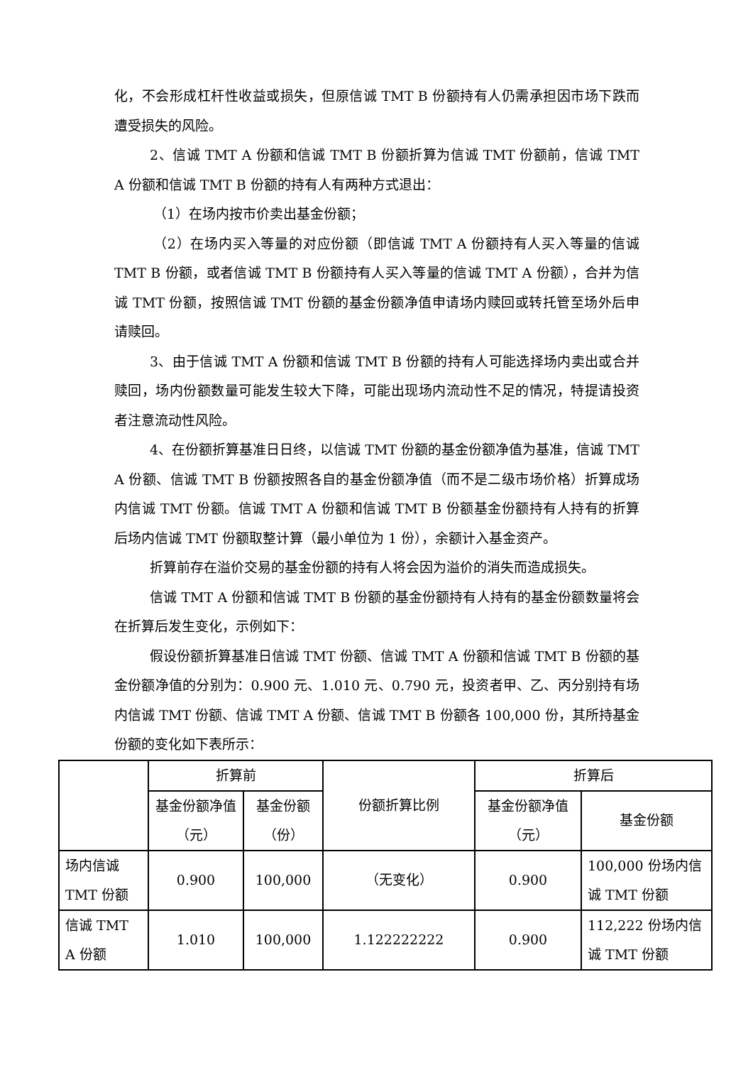化，不会形成杠杆性收益或损失，但原信诚 TMT B 份额持有人仍需承担因市场下跌而遭受损失的风险。
2、信诚 TMT A 份额和信诚 TMT B 份额折算为信诚 TMT 份额前，信诚 TMT A 份额和信诚 TMT B 份额的持有人有两种方式退出：
（1）在场内按市价卖出基金份额；
（2）在场内买入等量的对应份额（即信诚 TMT A 份额持有人买入等量的信诚 TMT B 份额，或者信诚 TMT B 份额持有人买入等量的信诚 TMT A 份额），合并为信诚 TMT 份额，按照信诚 TMT 份额的基金份额净值申请场内赎回或转托管至场外后申请赎回。
3、由于信诚 TMT A 份额和信诚 TMT B 份额的持有人可能选择场内卖出或合并赎回，场内份额数量可能发生较大下降，可能出现场内流动性不足的情况，特提请投资者注意流动性风险。
4、在份额折算基准日日终，以信诚 TMT 份额的基金份额净值为基准，信诚 TMT A 份额、信诚 TMT B 份额按照各自的基金份额净值（而不是二级市场价格）折算成场内信诚 TMT 份额。信诚 TMT A 份额和信诚 TMT B 份额基金份额持有人持有的折算后场内信诚 TMT 份额取整计算（最小单位为 1 份），余额计入基金资产。
折算前存在溢价交易的基金份额的持有人将会因为溢价的消失而造成损失。
信诚 TMT A 份额和信诚 TMT B 份额的基金份额持有人持有的基金份额数量将会在折算后发生变化，示例如下：
假设份额折算基准日信诚 TMT 份额、信诚 TMT A 份额和信诚 TMT B 份额的基金份额净值的分别为：0.900 元、1.010 元、0.790 元，投资者甲、乙、丙分别持有场内信诚 TMT 份额、信诚 TMT A 份额、信诚 TMT B 份额各 100,000 份，其所持基金份额的变化如下表所示：
| | 折算前 | | 份额折算比例 | 折算后 | |
| | 基金份额净值（元） | 基金份额（份） | | 基金份额净值（元） | 基金份额 |
| 场内信诚 TMT 份额 | 0.900 | 100,000 | （无变化） | 0.900 | 100,000 份场内信诚 TMT 份额 |
| 信诚 TMT A 份额 | 1.010 | 100,000 | 1.122222222 | 0.900 | 112,222 份场内信诚 TMT 份额 |